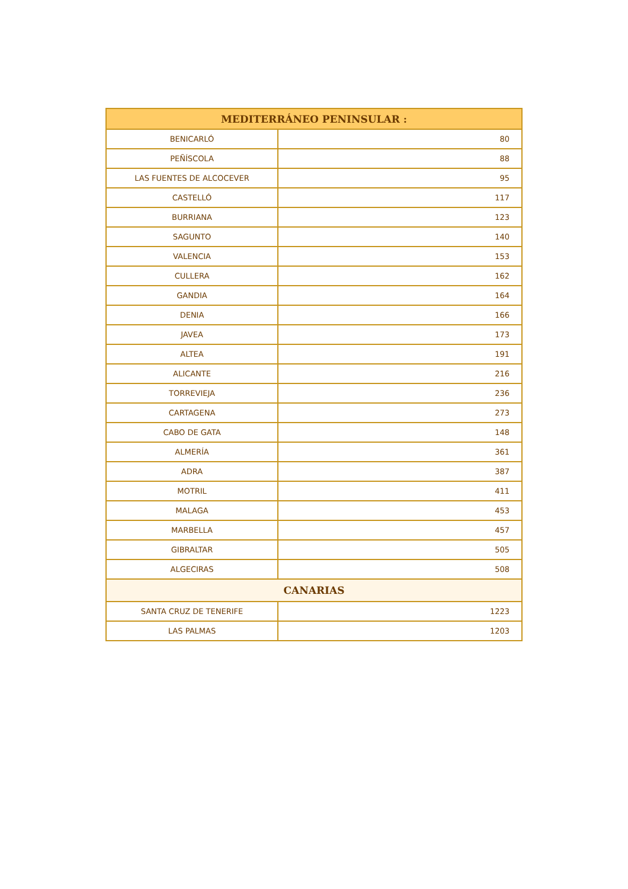| MEDITERRÁNEO PENINSULAR : | |
| --- | --- |
| BENICARLÓ | 80 |
| PEÑÍSCOLA | 88 |
| LAS FUENTES DE ALCOCEVER | 95 |
| CASTELLÓ | 117 |
| BURRIANA | 123 |
| SAGUNTO | 140 |
| VALENCIA | 153 |
| CULLERA | 162 |
| GANDIA | 164 |
| DENIA | 166 |
| JAVEA | 173 |
| ALTEA | 191 |
| ALICANTE | 216 |
| TORREVIEJA | 236 |
| CARTAGENA | 273 |
| CABO DE GATA | 148 |
| ALMERÍA | 361 |
| ADRA | 387 |
| MOTRIL | 411 |
| MALAGA | 453 |
| MARBELLA | 457 |
| GIBRALTAR | 505 |
| ALGECIRAS | 508 |
| CANARIAS | |
| SANTA CRUZ DE TENERIFE | 1223 |
| LAS PALMAS | 1203 |